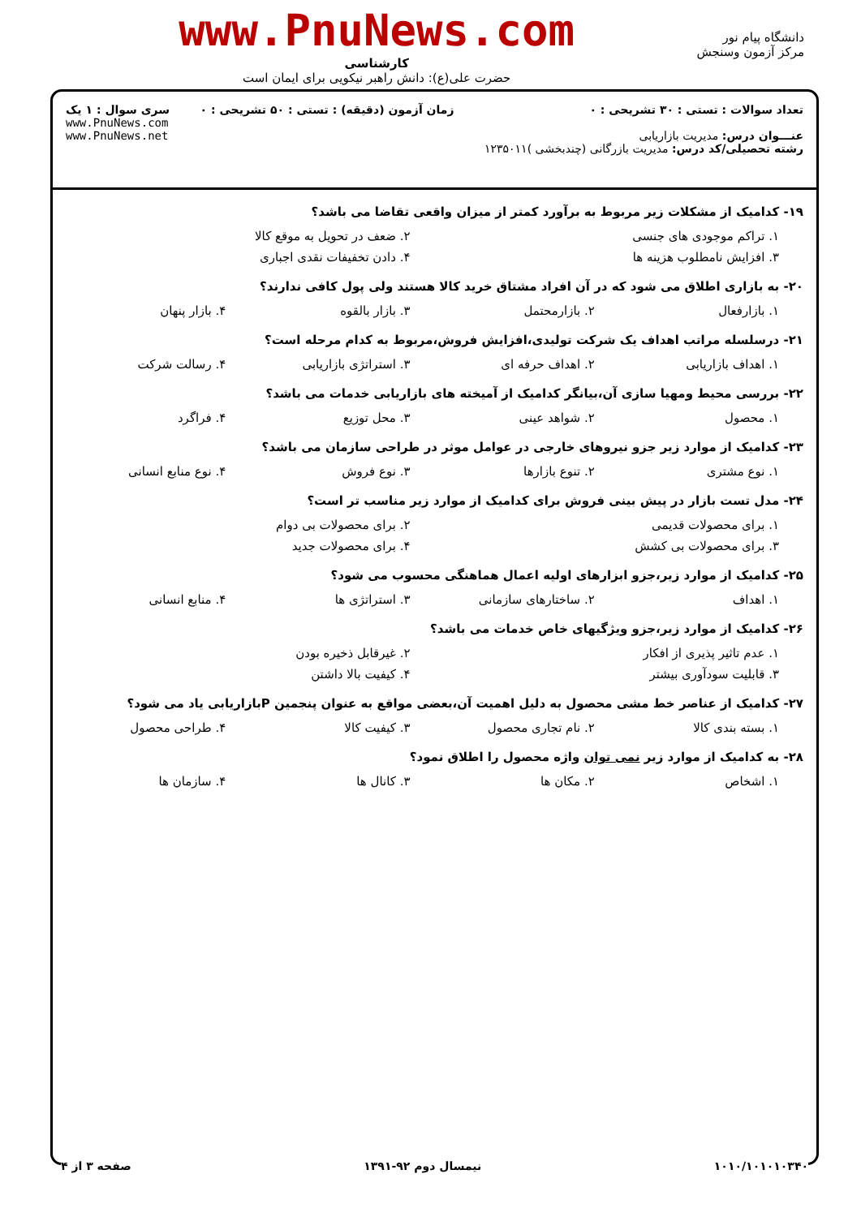دانشگاه پیام نور
مرکز آزمون وسنجش
www.PnuNews.com
کارشناسی
حضرت علی(ع): دانش راهبر نیکویی برای ایمان است
تعداد سوالات : تستی : ۳۰ تشریحی : ۰
عنـــوان درس: مدیریت بازاریابی
رشته تحصیلی/کد درس: مدیریت بازرگانی (چندبخشی )۱۲۳۵۰۱۱
زمان آزمون (دقیقه) : تستی : ۵۰ تشریحی : ۰
سری سوال : ۱ یک
www.PnuNews.com
www.PnuNews.net
۱۹- کدامیک از مشکلات زیر مربوط به برآورد کمتر از میزان واقعی تقاضا می باشد؟
۱. تراکم موجودی های جنسی ۲. ضعف در تحویل به موقع کالا
۳. افزایش نامطلوب هزینه ها ۴. دادن تخفیفات نقدی اجباری
۲۰- به بازاری اطلاق می شود که در آن افراد مشتاق خرید کالا هستند ولی پول کافی ندارند؟
۱. بازارفعال ۲. بازارمحتمل ۳. بازار بالقوه ۴. بازار پنهان
۲۱- درسلسله مراتب اهداف یک شرکت تولیدی،افزایش فروش،مربوط به کدام مرحله است؟
۱. اهداف بازاریابی ۲. اهداف حرفه ای ۳. استراتژی بازاریابی ۴. رسالت شرکت
۲۲- بررسی محیط ومهیا سازی آن،بیانگر کدامیک از آمیخته های بازاریابی خدمات می باشد؟
۱. محصول ۲. شواهد عینی ۳. محل توزیع ۴. فراگرد
۲۳- کدامیک از موارد زیر جزو نیروهای خارجی در عوامل موثر در طراحی سازمان می باشد؟
۱. نوع مشتری ۲. تنوع بازارها ۳. نوع فروش ۴. نوع منابع انسانی
۲۴- مدل تست بازار در پیش بینی فروش برای کدامیک از موارد زیر مناسب تر است؟
۱. برای محصولات قدیمی ۲. برای محصولات بی دوام
۳. برای محصولات بی کشش ۴. برای محصولات جدید
۲۵- کدامیک از موارد زیر،جزو ابزارهای اولیه اعمال هماهنگی محسوب می شود؟
۱. اهداف ۲. ساختارهای سازمانی ۳. استراتژی ها ۴. منابع انسانی
۲۶- کدامیک از موارد زیر،جزو ویژگیهای خاص خدمات می باشد؟
۱. عدم تاثیر پذیری از افکار ۲. غیرقابل ذخیره بودن
۳. قابلیت سودآوری بیشتر ۴. کیفیت بالا داشتن
۲۷- کدامیک از عناصر خط مشی محصول به دلیل اهمیت آن،بعضی مواقع به عنوان پنجمین Pبازاریابی یاد می شود؟
۱. بسته بندی کالا ۲. نام تجاری محصول ۳. کیفیت کالا ۴. طراحی محصول
۲۸- به کدامیک از موارد زیر نمی توان واژه محصول را اطلاق نمود؟
۱. اشخاص ۲. مکان ها ۳. کانال ها ۴. سازمان ها
۱۰۱۰/۱۰۱۰۱۰۳۴۰ نیمسال دوم ۹۲-۱۳۹۱ صفحه ۳ از ۴